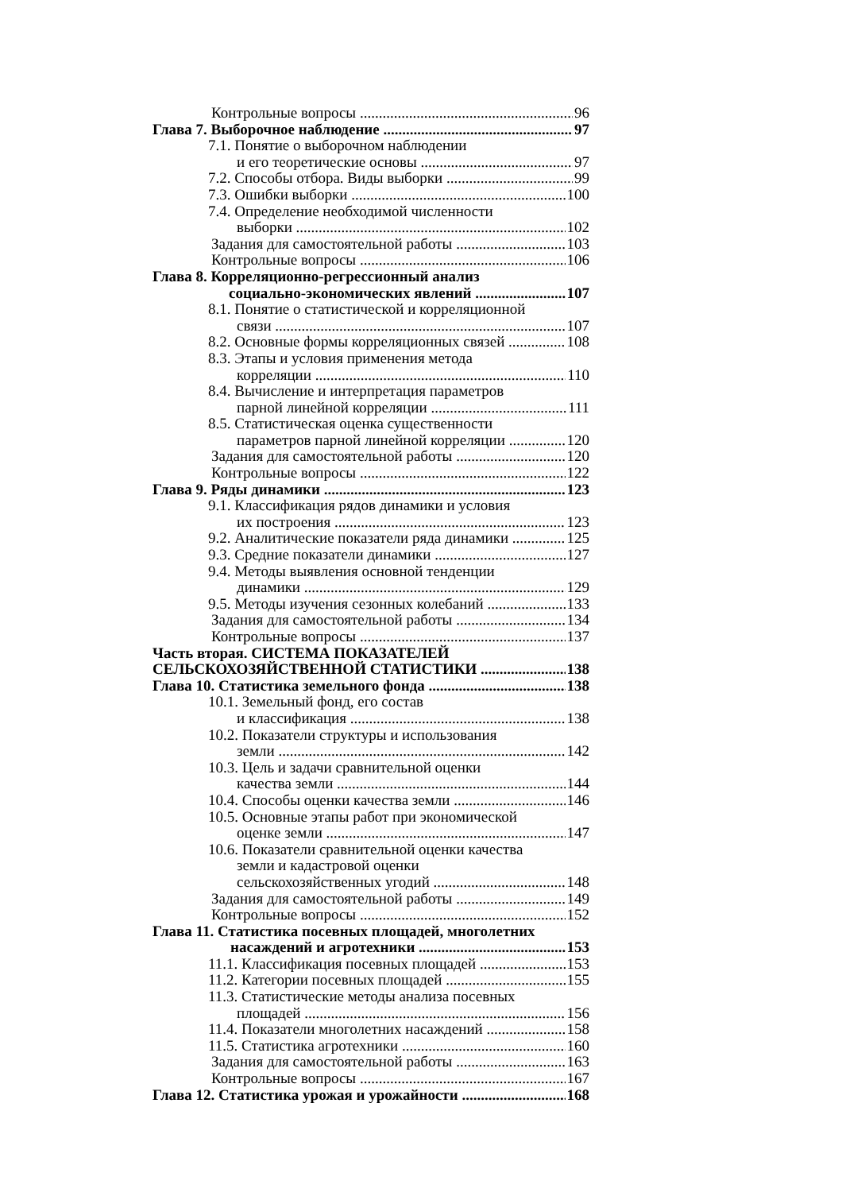Контрольные вопросы 96
Глава 7. Выборочное наблюдение 97
7.1. Понятие о выборочном наблюдении
и его теоретические основы 97
7.2. Способы отбора. Виды выборки 99
7.3. Ошибки выборки 100
7.4. Определение необходимой численности
выборки 102
Задания для самостоятельной работы 103
Контрольные вопросы 106
Глава 8. Корреляционно-регрессионный анализ
социально-экономических явлений 107
8.1. Понятие о статистической и корреляционной
связи 107
8.2. Основные формы корреляционных связей 108
8.3. Этапы и условия применения метода
корреляции 110
8.4. Вычисление и интерпретация параметров
парной линейной корреляции 111
8.5. Статистическая оценка существенности
параметров парной линейной корреляции 120
Задания для самостоятельной работы 120
Контрольные вопросы 122
Глава 9. Ряды динамики 123
9.1. Классификация рядов динамики и условия
их построения 123
9.2. Аналитические показатели ряда динамики 125
9.3. Средние показатели динамики 127
9.4. Методы выявления основной тенденции
динамики 129
9.5. Методы изучения сезонных колебаний 133
Задания для самостоятельной работы 134
Контрольные вопросы 137
Часть вторая. СИСТЕМА ПОКАЗАТЕЛЕЙ
СЕЛЬСКОХОЗЯЙСТВЕННОЙ СТАТИСТИКИ 138
Глава 10. Статистика земельного фонда 138
10.1. Земельный фонд, его состав
и классификация 138
10.2. Показатели структуры и использования
земли 142
10.3. Цель и задачи сравнительной оценки
качества земли 144
10.4. Способы оценки качества земли 146
10.5. Основные этапы работ при экономической
оценке земли 147
10.6. Показатели сравнительной оценки качества
земли и кадастровой оценки
сельскохозяйственных угодий 148
Задания для самостоятельной работы 149
Контрольные вопросы 152
Глава 11. Статистика посевных площадей, многолетних
насаждений и агротехники 153
11.1. Классификация посевных площадей 153
11.2. Категории посевных площадей 155
11.3. Статистические методы анализа посевных
площадей 156
11.4. Показатели многолетних насаждений 158
11.5. Статистика агротехники 160
Задания для самостоятельной работы 163
Контрольные вопросы 167
Глава 12. Статистика урожая и урожайности 168